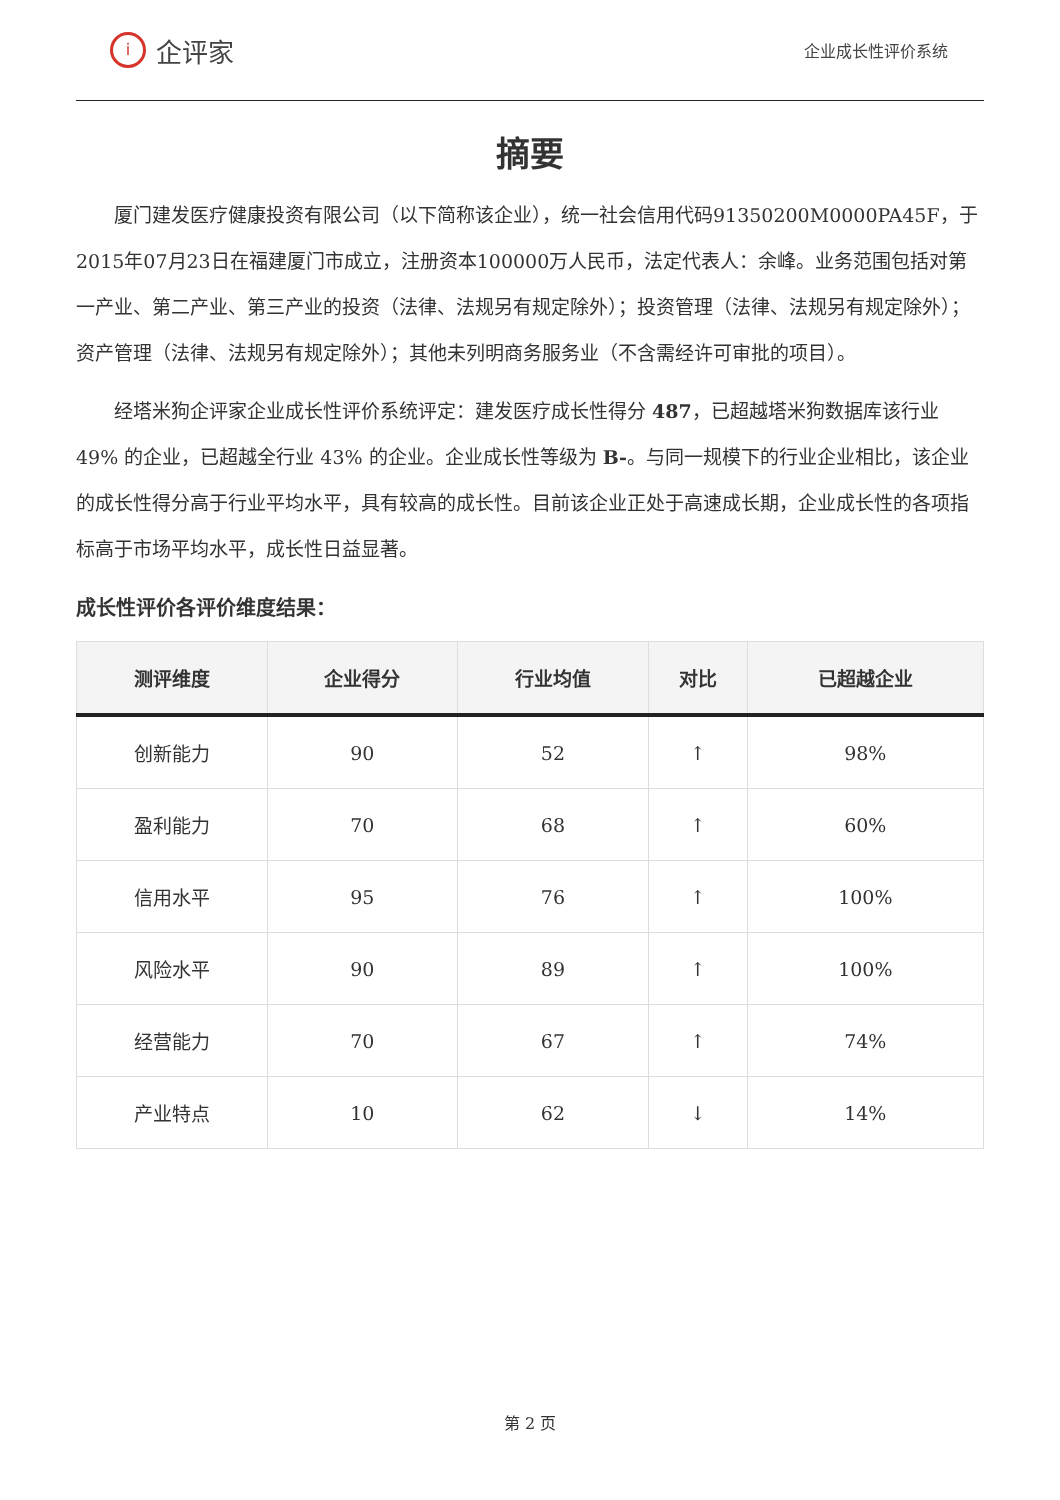i
企评家
企业成长性评价系统
摘要
厦门建发医疗健康投资有限公司（以下简称该企业），统一社会信用代码91350200M0000PA45F，于2015年07月23日在福建厦门市成立，注册资本100000万人民币，法定代表人：余峰。业务范围包括对第一产业、第二产业、第三产业的投资（法律、法规另有规定除外）；投资管理（法律、法规另有规定除外）；资产管理（法律、法规另有规定除外）；其他未列明商务服务业（不含需经许可审批的项目）。
经塔米狗企评家企业成长性评价系统评定：建发医疗成长性得分 487，已超越塔米狗数据库该行业 49% 的企业，已超越全行业 43% 的企业。企业成长性等级为 B-。与同一规模下的行业企业相比，该企业的成长性得分高于行业平均水平，具有较高的成长性。目前该企业正处于高速成长期，企业成长性的各项指标高于市场平均水平，成长性日益显著。
成长性评价各评价维度结果：
| 测评维度 | 企业得分 | 行业均值 | 对比 | 已超越企业 |
| --- | --- | --- | --- | --- |
| 创新能力 | 90 | 52 | ↑ | 98% |
| 盈利能力 | 70 | 68 | ↑ | 60% |
| 信用水平 | 95 | 76 | ↑ | 100% |
| 风险水平 | 90 | 89 | ↑ | 100% |
| 经营能力 | 70 | 67 | ↑ | 74% |
| 产业特点 | 10 | 62 | ↓ | 14% |
第 2 页